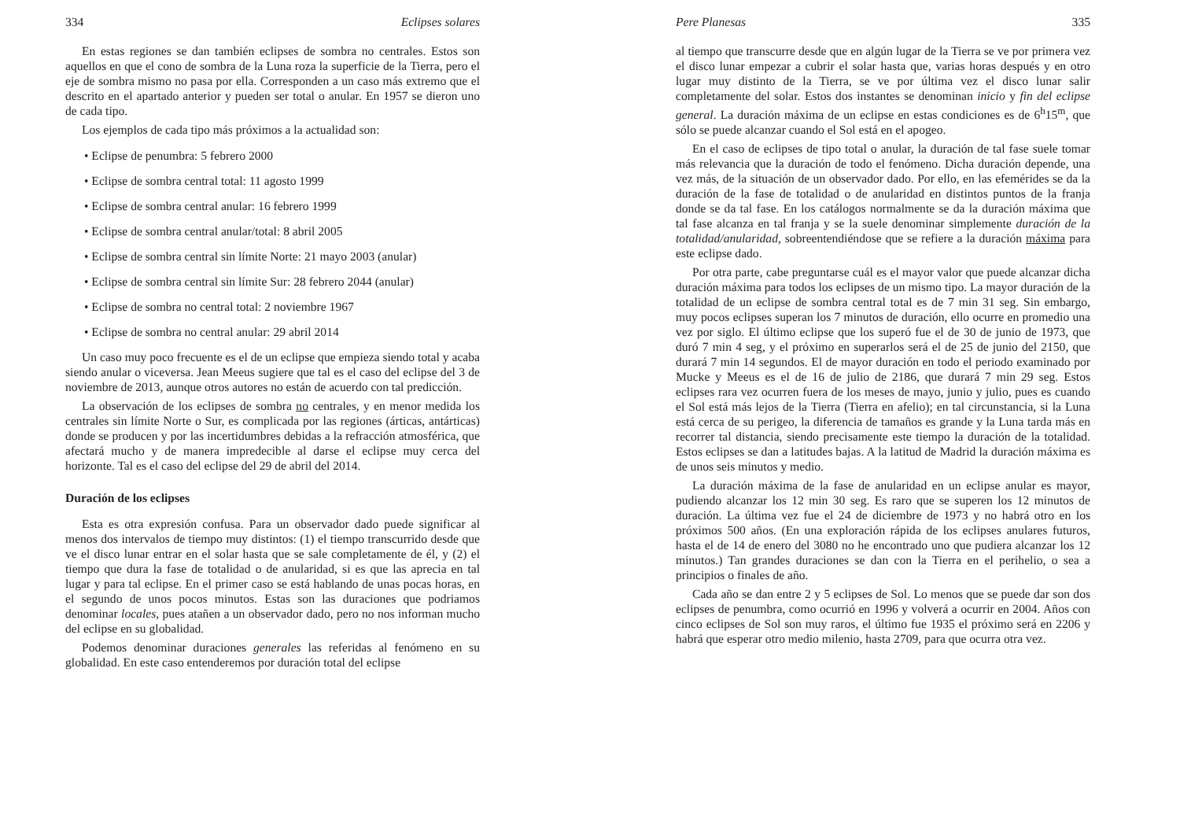334 Eclipses solares
En estas regiones se dan también eclipses de sombra no centrales. Estos son aquellos en que el cono de sombra de la Luna roza la superficie de la Tierra, pero el eje de sombra mismo no pasa por ella. Corresponden a un caso más extremo que el descrito en el apartado anterior y pueden ser total o anular. En 1957 se dieron uno de cada tipo.
Los ejemplos de cada tipo más próximos a la actualidad son:
• Eclipse de penumbra: 5 febrero 2000
• Eclipse de sombra central total: 11 agosto 1999
• Eclipse de sombra central anular: 16 febrero 1999
• Eclipse de sombra central anular/total: 8 abril 2005
• Eclipse de sombra central sin límite Norte: 21 mayo 2003 (anular)
• Eclipse de sombra central sin límite Sur: 28 febrero 2044 (anular)
• Eclipse de sombra no central total: 2 noviembre 1967
• Eclipse de sombra no central anular: 29 abril 2014
Un caso muy poco frecuente es el de un eclipse que empieza siendo total y acaba siendo anular o viceversa. Jean Meeus sugiere que tal es el caso del eclipse del 3 de noviembre de 2013, aunque otros autores no están de acuerdo con tal predicción.
La observación de los eclipses de sombra no centrales, y en menor medida los centrales sin límite Norte o Sur, es complicada por las regiones (árticas, antárticas) donde se producen y por las incertidumbres debidas a la refracción atmosférica, que afectará mucho y de manera impredecible al darse el eclipse muy cerca del horizonte. Tal es el caso del eclipse del 29 de abril del 2014.
Duración de los eclipses
Esta es otra expresión confusa. Para un observador dado puede significar al menos dos intervalos de tiempo muy distintos: (1) el tiempo transcurrido desde que ve el disco lunar entrar en el solar hasta que se sale completamente de él, y (2) el tiempo que dura la fase de totalidad o de anularidad, si es que las aprecia en tal lugar y para tal eclipse. En el primer caso se está hablando de unas pocas horas, en el segundo de unos pocos minutos. Estas son las duraciones que podriamos denominar locales, pues atañen a un observador dado, pero no nos informan mucho del eclipse en su globalidad.
Podemos denominar duraciones generales las referidas al fenómeno en su globalidad. En este caso entenderemos por duración total del eclipse
Pere Planesas 335
al tiempo que transcurre desde que en algún lugar de la Tierra se ve por primera vez el disco lunar empezar a cubrir el solar hasta que, varias horas después y en otro lugar muy distinto de la Tierra, se ve por última vez el disco lunar salir completamente del solar. Estos dos instantes se denominan inicio y fin del eclipse general. La duración máxima de un eclipse en estas condiciones es de 6<sup>h</sup>15<sup>m</sup>, que sólo se puede alcanzar cuando el Sol está en el apogeo.
En el caso de eclipses de tipo total o anular, la duración de tal fase suele tomar más relevancia que la duración de todo el fenómeno. Dicha duración depende, una vez más, de la situación de un observador dado. Por ello, en las efemérides se da la duración de la fase de totalidad o de anularidad en distintos puntos de la franja donde se da tal fase. En los catálogos normalmente se da la duración máxima que tal fase alcanza en tal franja y se la suele denominar simplemente duración de la totalidad/anularidad, sobreentendiéndose que se refiere a la duración máxima para este eclipse dado.
Por otra parte, cabe preguntarse cuál es el mayor valor que puede alcanzar dicha duración máxima para todos los eclipses de un mismo tipo. La mayor duración de la totalidad de un eclipse de sombra central total es de 7 min 31 seg. Sin embargo, muy pocos eclipses superan los 7 minutos de duración, ello ocurre en promedio una vez por siglo. El último eclipse que los superó fue el de 30 de junio de 1973, que duró 7 min 4 seg, y el próximo en superarlos será el de 25 de junio del 2150, que durará 7 min 14 segundos. El de mayor duración en todo el periodo examinado por Mucke y Meeus es el de 16 de julio de 2186, que durará 7 min 29 seg. Estos eclipses rara vez ocurren fuera de los meses de mayo, junio y julio, pues es cuando el Sol está más lejos de la Tierra (Tierra en afelio); en tal circunstancia, si la Luna está cerca de su perigeo, la diferencia de tamaños es grande y la Luna tarda más en recorrer tal distancia, siendo precisamente este tiempo la duración de la totalidad. Estos eclipses se dan a latitudes bajas. A la latitud de Madrid la duración máxima es de unos seis minutos y medio.
La duración máxima de la fase de anularidad en un eclipse anular es mayor, pudiendo alcanzar los 12 min 30 seg. Es raro que se superen los 12 minutos de duración. La última vez fue el 24 de diciembre de 1973 y no habrá otro en los próximos 500 años. (En una exploración rápida de los eclipses anulares futuros, hasta el de 14 de enero del 3080 no he encontrado uno que pudiera alcanzar los 12 minutos.) Tan grandes duraciones se dan con la Tierra en el perihelio, o sea a principios o finales de año.
Cada año se dan entre 2 y 5 eclipses de Sol. Lo menos que se puede dar son dos eclipses de penumbra, como ocurrió en 1996 y volverá a ocurrir en 2004. Años con cinco eclipses de Sol son muy raros, el último fue 1935 el próximo será en 2206 y habrá que esperar otro medio milenio, hasta 2709, para que ocurra otra vez.